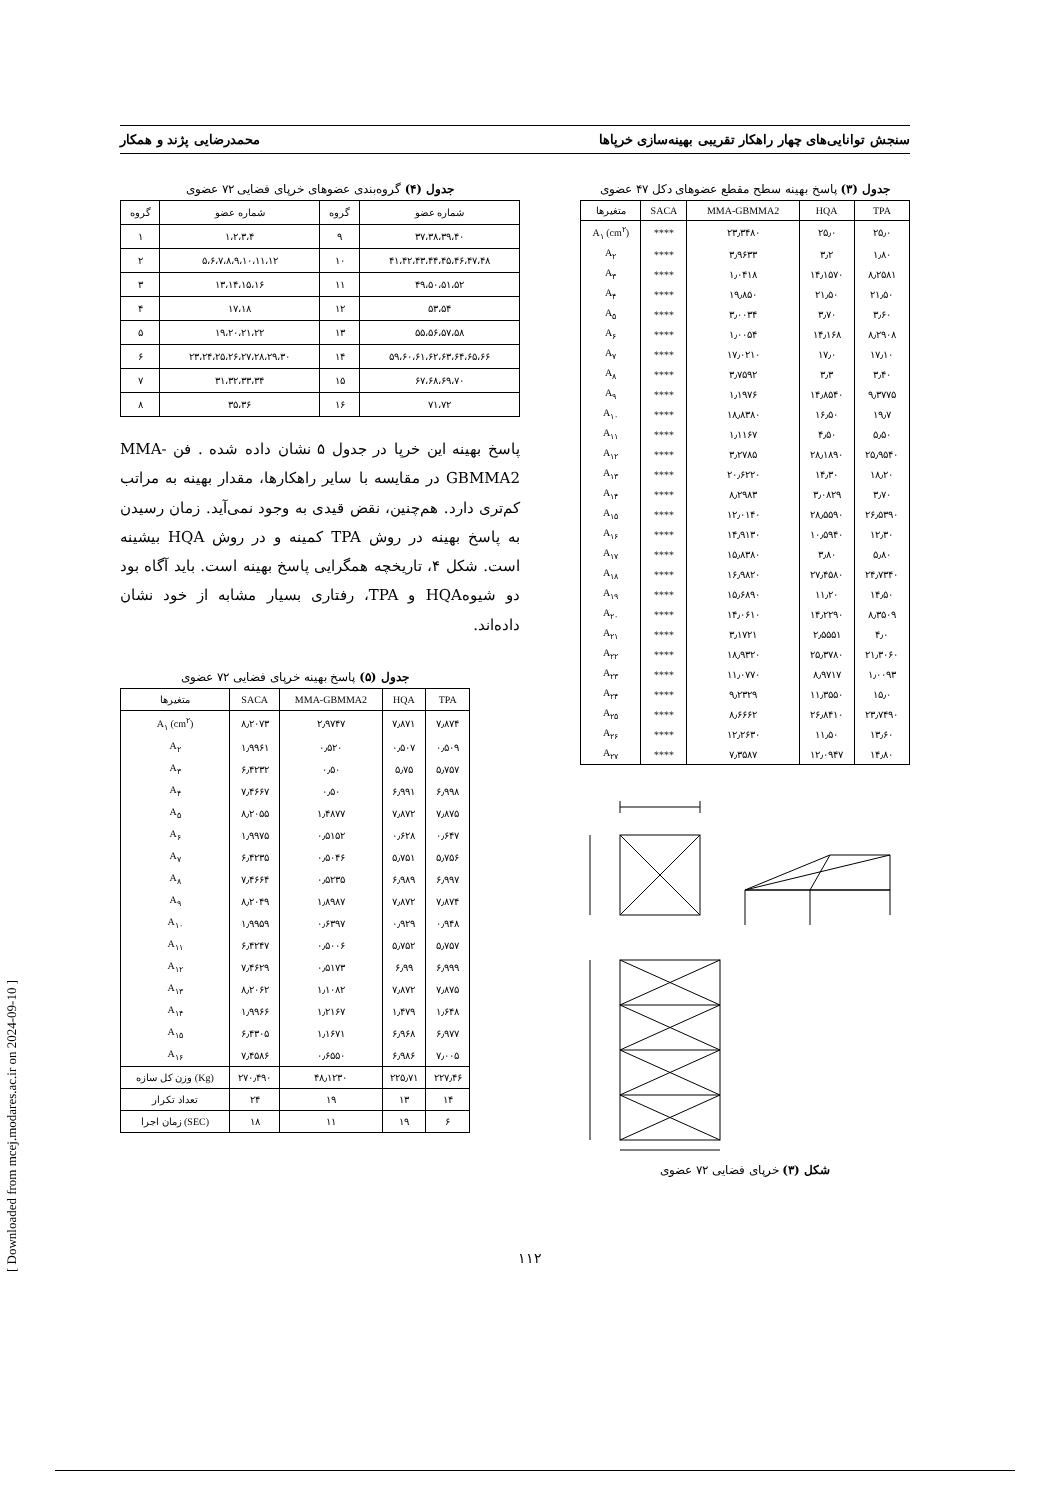[ Downloaded from mcej.modares.ac.ir on 2024-09-10 ]
سنجش توانایی‌های چهار راهکار تقریبی بهینه‌سازی خرپاها محمدرضایی پژند و همکار
جدول (۳) پاسخ بهینه سطح مقطع عضوهای دکل ۴۷ عضوی
| متغیرها | SACA | MMA-GBMMA2 | HQA | TPA |
| --- | --- | --- | --- | --- |
| A<sub>۱</sub> (cm<sup>۲</sup>) | **** | ۲۳٫۳۴۸۰ | ۲۵٫۰ | ۲۵٫۰ |
| A<sub>۲</sub> | **** | ۳٫۹۶۳۳ | ۳٫۲ | ۱٫۸۰ |
| A<sub>۳</sub> | **** | ۱٫۰۴۱۸ | ۱۴٫۱۵۷۰ | ۸٫۲۵۸۱ |
| A<sub>۴</sub> | **** | ۱۹٫۸۵۰ | ۲۱٫۵۰ | ۲۱٫۵۰ |
| A<sub>۵</sub> | **** | ۳٫۰۰۳۴ | ۳٫۷۰ | ۳٫۶۰ |
| A<sub>۶</sub> | **** | ۱٫۰۰۵۴ | ۱۴٫۱۶۸ | ۸٫۲۹۰۸ |
| A<sub>۷</sub> | **** | ۱۷٫۰۲۱۰ | ۱۷٫۰ | ۱۷٫۱۰ |
| A<sub>۸</sub> | **** | ۳٫۷۵۹۲ | ۳٫۳ | ۳٫۴۰ |
| A<sub>۹</sub> | **** | ۱٫۱۹۷۶ | ۱۴٫۸۵۴۰ | ۹٫۳۷۷۵ |
| A<sub>۱۰</sub> | **** | ۱۸٫۸۳۸۰ | ۱۶٫۵۰ | ۱۹٫۷ |
| A<sub>۱۱</sub> | **** | ۱٫۱۱۶۷ | ۴٫۵۰ | ۵٫۵۰ |
| A<sub>۱۲</sub> | **** | ۳٫۲۷۸۵ | ۲۸٫۱۸۹۰ | ۲۵٫۹۵۴۰ |
| A<sub>۱۳</sub> | **** | ۲۰٫۶۲۲۰ | ۱۴٫۳۰ | ۱۸٫۲۰ |
| A<sub>۱۴</sub> | **** | ۸٫۲۹۸۳ | ۳٫۰۸۲۹ | ۳٫۷۰ |
| A<sub>۱۵</sub> | **** | ۱۲٫۰۱۴۰ | ۲۸٫۵۵۹۰ | ۲۶٫۵۳۹۰ |
| A<sub>۱۶</sub> | **** | ۱۴٫۹۱۳۰ | ۱۰٫۵۹۴۰ | ۱۲٫۳۰ |
| A<sub>۱۷</sub> | **** | ۱۵٫۸۳۸۰ | ۳٫۸۰ | ۵٫۸۰ |
| A<sub>۱۸</sub> | **** | ۱۶٫۹۸۲۰ | ۲۷٫۴۵۸۰ | ۲۴٫۷۳۴۰ |
| A<sub>۱۹</sub> | **** | ۱۵٫۶۸۹۰ | ۱۱٫۲۰ | ۱۴٫۵۰ |
| A<sub>۲۰</sub> | **** | ۱۴٫۰۶۱۰ | ۱۴٫۲۲۹۰ | ۸٫۳۵۰۹ |
| A<sub>۲۱</sub> | **** | ۳٫۱۷۲۱ | ۲٫۵۵۵۱ | ۴٫۰ |
| A<sub>۲۲</sub> | **** | ۱۸٫۹۳۲۰ | ۲۵٫۳۷۸۰ | ۲۱٫۳۰۶۰ |
| A<sub>۲۳</sub> | **** | ۱۱٫۰۷۷۰ | ۸٫۹۷۱۷ | ۱٫۰۰۹۳ |
| A<sub>۲۴</sub> | **** | ۹٫۲۳۲۹ | ۱۱٫۳۵۵۰ | ۱۵٫۰ |
| A<sub>۲۵</sub> | **** | ۸٫۶۶۶۲ | ۲۶٫۸۴۱۰ | ۲۳٫۷۴۹۰ |
| A<sub>۲۶</sub> | **** | ۱۲٫۲۶۳۰ | ۱۱٫۵۰ | ۱۳٫۶۰ |
| A<sub>۲۷</sub> | **** | ۷٫۳۵۸۷ | ۱۲٫۰۹۴۷ | ۱۴٫۸۰ |
شکل (۳) خرپای فضایی ۷۲ عضوی
جدول (۴) گروه‌بندی عضوهای خرپای فضایی ۷۲ عضوی
| گروه | شماره عضو | گروه | شماره عضو |
| --- | --- | --- | --- |
| ۱ | ۱،۲،۳،۴ | ۹ | ۳۷،۳۸،۳۹،۴۰ |
| ۲ | ۵،۶،۷،۸،۹،۱۰،۱۱،۱۲ | ۱۰ | ۴۱،۴۲،۴۳،۴۴،۴۵،۴۶،۴۷،۴۸ |
| ۳ | ۱۳،۱۴،۱۵،۱۶ | ۱۱ | ۴۹،۵۰،۵۱،۵۲ |
| ۴ | ۱۷،۱۸ | ۱۲ | ۵۳،۵۴ |
| ۵ | ۱۹،۲۰،۲۱،۲۲ | ۱۳ | ۵۵،۵۶،۵۷،۵۸ |
| ۶ | ۲۳،۲۴،۲۵،۲۶،۲۷،۲۸،۲۹،۳۰ | ۱۴ | ۵۹،۶۰،۶۱،۶۲،۶۳،۶۴،۶۵،۶۶ |
| ۷ | ۳۱،۳۲،۳۳،۳۴ | ۱۵ | ۶۷،۶۸،۶۹،۷۰ |
| ۸ | ۳۵،۳۶ | ۱۶ | ۷۱،۷۲ |
پاسخ بهینه این خرپا در جدول ۵ نشان داده شده . فن MMA-GBMMA2 در مقایسه با سایر راهکارها، مقدار بهینه به مراتب کم‌تری دارد. هم‌چنین، نقض قیدی به وجود نمی‌آید. زمان رسیدن به پاسخ بهینه در روش TPA کمینه و در روش HQA بیشینه است. شکل ۴، تاریخچه همگرایی پاسخ بهینه است. باید آگاه بود دو شیوهHQA و TPA، رفتاری بسیار مشابه از خود نشان داده‌اند.
جدول (۵) پاسخ بهینه خرپای فضایی ۷۲ عضوی
| متغیرها | SACA | MMA-GBMMA2 | HQA | TPA |
| A<sub>۱</sub> (cm<sup>۲</sup>) | ۸٫۲۰۷۳ | ۲٫۹۷۴۷ | ۷٫۸۷۱ | ۷٫۸۷۴ |
| A<sub>۲</sub> | ۱٫۹۹۶۱ | ۰٫۵۲۰ | ۰٫۵۰۷ | ۰٫۵۰۹ |
| A<sub>۳</sub> | ۶٫۴۲۳۲ | ۰٫۵۰ | ۵٫۷۵ | ۵٫۷۵۷ |
| A<sub>۴</sub> | ۷٫۴۶۶۷ | ۰٫۵۰ | ۶٫۹۹۱ | ۶٫۹۹۸ |
| A<sub>۵</sub> | ۸٫۲۰۵۵ | ۱٫۴۸۷۷ | ۷٫۸۷۲ | ۷٫۸۷۵ |
| A<sub>۶</sub> | ۱٫۹۹۷۵ | ۰٫۵۱۵۲ | ۰٫۶۲۸ | ۰٫۶۴۷ |
| A<sub>۷</sub> | ۶٫۴۲۳۵ | ۰٫۵۰۴۶ | ۵٫۷۵۱ | ۵٫۷۵۶ |
| A<sub>۸</sub> | ۷٫۴۶۶۴ | ۰٫۵۲۳۵ | ۶٫۹۸۹ | ۶٫۹۹۷ |
| A<sub>۹</sub> | ۸٫۲۰۴۹ | ۱٫۸۹۸۷ | ۷٫۸۷۲ | ۷٫۸۷۴ |
| A<sub>۱۰</sub> | ۱٫۹۹۵۹ | ۰٫۶۳۹۷ | ۰٫۹۲۹ | ۰٫۹۴۸ |
| A<sub>۱۱</sub> | ۶٫۴۲۴۷ | ۰٫۵۰۰۶ | ۵٫۷۵۲ | ۵٫۷۵۷ |
| A<sub>۱۲</sub> | ۷٫۴۶۲۹ | ۰٫۵۱۷۳ | ۶٫۹۹ | ۶٫۹۹۹ |
| A<sub>۱۳</sub> | ۸٫۲۰۶۲ | ۱٫۱۰۸۲ | ۷٫۸۷۲ | ۷٫۸۷۵ |
| A<sub>۱۴</sub> | ۱٫۹۹۶۶ | ۱٫۲۱۶۷ | ۱٫۴۷۹ | ۱٫۶۴۸ |
| A<sub>۱۵</sub> | ۶٫۴۳۰۵ | ۱٫۱۶۷۱ | ۶٫۹۶۸ | ۶٫۹۷۷ |
| A<sub>۱۶</sub> | ۷٫۴۵۸۶ | ۰٫۶۵۵۰ | ۶٫۹۸۶ | ۷٫۰۰۵ |
| وزن کل سازه (Kg) | ۲۷۰٫۴۹۰ | ۴۸٫۱۲۳۰ | ۲۲۵٫۷۱ | ۲۲۷٫۴۶ |
| تعداد تکرار | ۲۴ | ۱۹ | ۱۳ | ۱۴ |
| زمان اجرا (SEC) | ۱۸ | ۱۱ | ۱۹ | ۶ |
۱۱۲